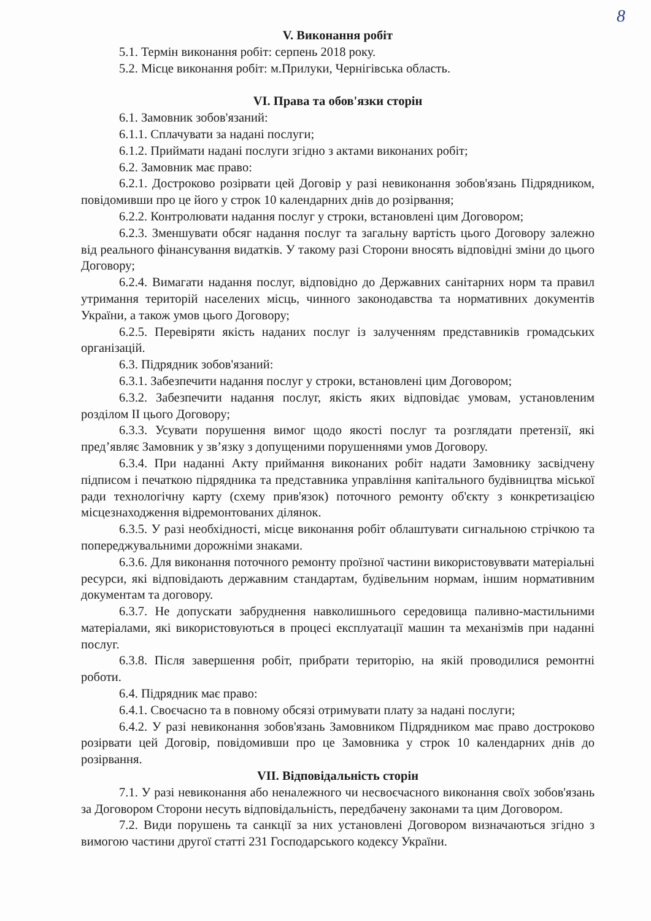8
V. Виконання робіт
5.1. Термін виконання робіт: серпень 2018 року.
5.2. Місце виконання робіт: м.Прилуки, Чернігівська область.
VI. Права та обов'язки сторін
6.1. Замовник зобов'язаний:
6.1.1. Сплачувати за надані послуги;
6.1.2. Приймати надані послуги згідно з актами виконаних робіт;
6.2. Замовник має право:
6.2.1. Достроково розірвати цей Договір у разі невиконання зобов'язань Підрядником, повідомивши про це його у строк 10 календарних днів до розірвання;
6.2.2. Контролювати надання послуг у строки, встановлені цим Договором;
6.2.3. Зменшувати обсяг надання послуг та загальну вартість цього Договору залежно від реального фінансування видатків. У такому разі Сторони вносять відповідні зміни до цього Договору;
6.2.4. Вимагати надання послуг, відповідно до Державних санітарних норм та правил утримання територій населених місць, чинного законодавства та нормативних документів України, а також умов цього Договору;
6.2.5. Перевіряти якість наданих послуг із залученням представників громадських організацій.
6.3. Підрядник зобов'язаний:
6.3.1. Забезпечити надання послуг у строки, встановлені цим Договором;
6.3.2. Забезпечити надання послуг, якість яких відповідає умовам, установленим розділом II цього Договору;
6.3.3. Усувати порушення вимог щодо якості послуг та розглядати претензії, які пред’являє Замовник у зв’язку з допущеними порушеннями умов Договору.
6.3.4. При наданні Акту приймання виконаних робіт надати Замовнику засвідчену підписом і печаткою підрядника та представника управління капітального будівництва міської ради технологічну карту (схему прив'язок) поточного ремонту об'єкту з конкретизацією місцезнаходження відремонтованих ділянок.
6.3.5. У разі необхідності, місце виконання робіт облаштувати сигнальною стрічкою та попереджувальними дорожніми знаками.
6.3.6. Для виконання поточного ремонту проїзної частини використовуввати матеріальні ресурси, які відповідають державним стандартам, будівельним нормам, іншим нормативним документам та договору.
6.3.7. Не допускати забруднення навколишнього середовища паливно-мастильними матеріалами, які використовуються в процесі експлуатації машин та механізмів при наданні послуг.
6.3.8. Після завершення робіт, прибрати територію, на якій проводилися ремонтні роботи.
6.4. Підрядник має право:
6.4.1. Своєчасно та в повному обсязі отримувати плату за надані послуги;
6.4.2. У разі невиконання зобов'язань Замовником Підрядником має право достроково розірвати цей Договір, повідомивши про це Замовника у строк 10 календарних днів до розірвання.
VII. Відповідальність сторін
7.1. У разі невиконання або неналежного чи несвоєчасного виконання своїх зобов'язань за Договором Сторони несуть відповідальність, передбачену законами та цим Договором.
7.2. Види порушень та санкції за них установлені Договором визначаються згідно з вимогою частини другої статті 231 Господарського кодексу України.